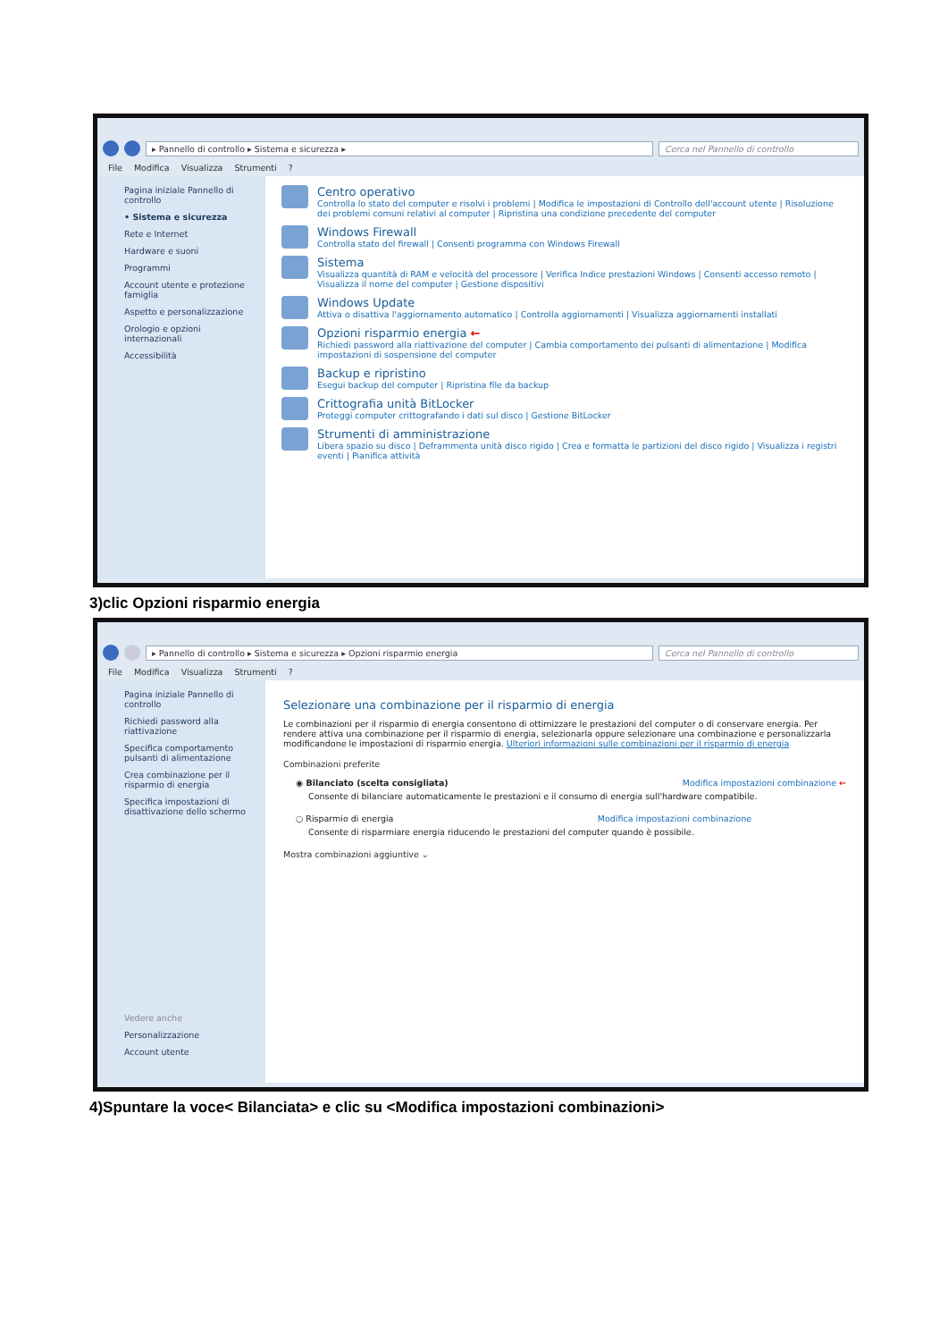▸ Pannello di controllo ▸ Sistema e sicurezza ▸
Cerca nel Pannello di controllo
File Modifica Visualizza Strumenti ?
Pagina iniziale Pannello di controllo
• Sistema e sicurezza
Rete e Internet
Hardware e suoni
Programmi
Account utente e protezione famiglia
Aspetto e personalizzazione
Orologio e opzioni internazionali
Accessibilità
Centro operativo
Controlla lo stato del computer e risolvi i problemi | Modifica le impostazioni di Controllo dell'account utente | Risoluzione dei problemi comuni relativi al computer | Ripristina una condizione precedente del computer
Windows Firewall
Controlla stato del firewall | Consenti programma con Windows Firewall
Sistema
Visualizza quantità di RAM e velocità del processore | Verifica Indice prestazioni Windows | Consenti accesso remoto | Visualizza il nome del computer | Gestione dispositivi
Windows Update
Attiva o disattiva l'aggiornamento automatico | Controlla aggiornamenti | Visualizza aggiornamenti installati
Opzioni risparmio energia ←
Richiedi password alla riattivazione del computer | Cambia comportamento dei pulsanti di alimentazione | Modifica impostazioni di sospensione del computer
Backup e ripristino
Esegui backup del computer | Ripristina file da backup
Crittografia unità BitLocker
Proteggi computer crittografando i dati sul disco | Gestione BitLocker
Strumenti di amministrazione
Libera spazio su disco | Deframmenta unità disco rigido | Crea e formatta le partizioni del disco rigido | Visualizza i registri eventi | Pianifica attività
3)clic Opzioni risparmio energia
▸ Pannello di controllo ▸ Sistema e sicurezza ▸ Opzioni risparmio energia
Cerca nel Pannello di controllo
File Modifica Visualizza Strumenti ?
Pagina iniziale Pannello di controllo
Richiedi password alla riattivazione
Specifica comportamento pulsanti di alimentazione
Crea combinazione per il risparmio di energia
Specifica impostazioni di disattivazione dello schermo
Vedere anche
Personalizzazione
Account utente
Selezionare una combinazione per il risparmio di energia
Le combinazioni per il risparmio di energia consentono di ottimizzare le prestazioni del computer o di conservare energia. Per rendere attiva una combinazione per il risparmio di energia, selezionarla oppure selezionare una combinazione e personalizzarla modificandone le impostazioni di risparmio energia. Ulteriori informazioni sulle combinazioni per il risparmio di energia
Combinazioni preferite
◉ Bilanciato (scelta consigliata) Modifica impostazioni combinazione ←
Consente di bilanciare automaticamente le prestazioni e il consumo di energia sull'hardware compatibile.
○ Risparmio di energia Modifica impostazioni combinazione
Consente di risparmiare energia riducendo le prestazioni del computer quando è possibile.
Mostra combinazioni aggiuntive ⌄
4)Spuntare la voce< Bilanciata> e clic su <Modifica impostazioni combinazioni>